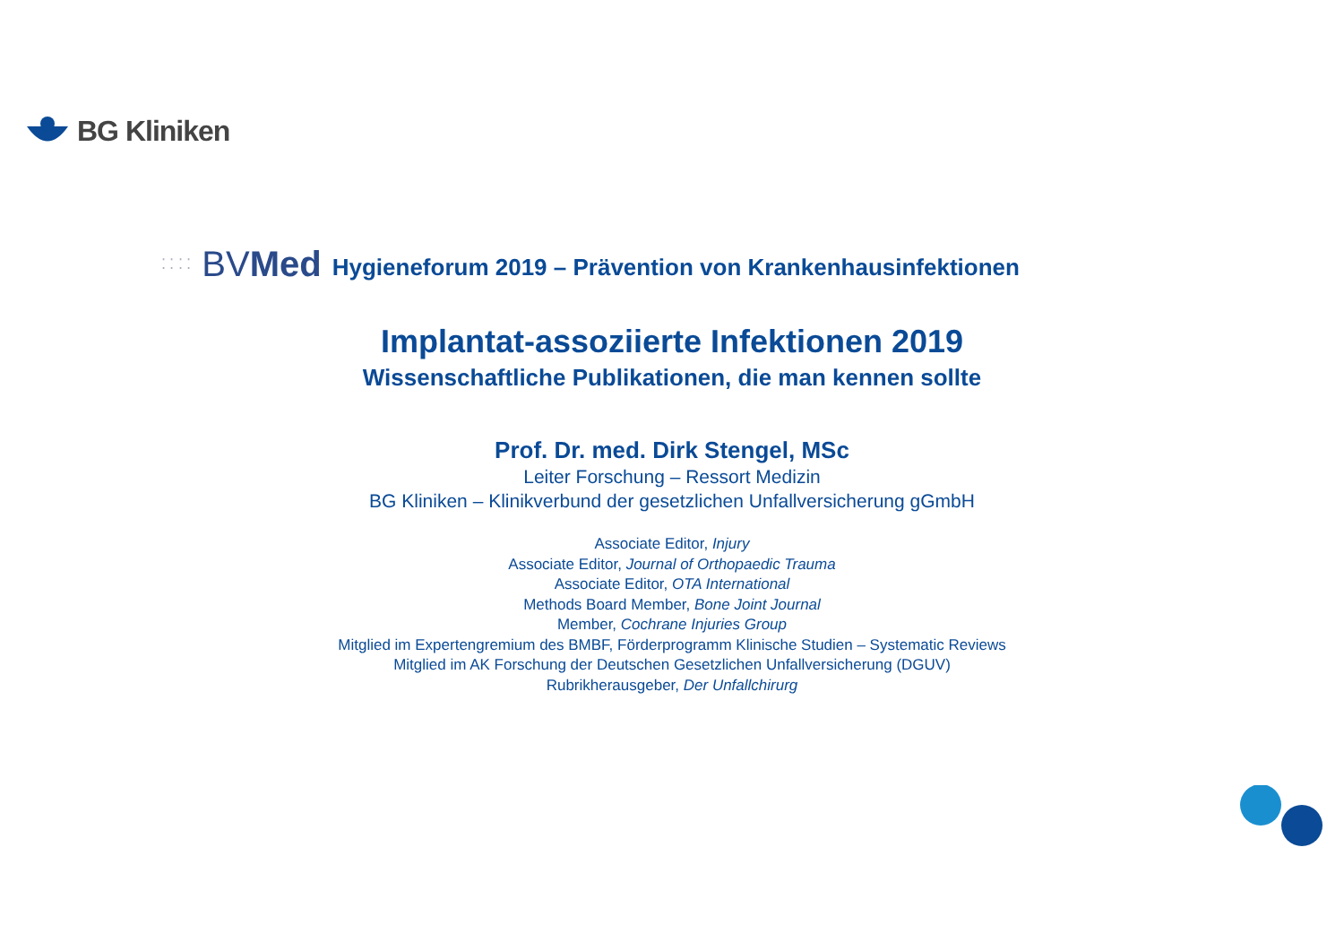BG Kliniken
⁚ ⁚ ⁚ ⁚ BVMed Hygieneforum 2019 – Prävention von Krankenhausinfektionen
Implantat-assoziierte Infektionen 2019
Wissenschaftliche Publikationen, die man kennen sollte
Prof. Dr. med. Dirk Stengel, MSc
Leiter Forschung – Ressort Medizin
BG Kliniken – Klinikverbund der gesetzlichen Unfallversicherung gGmbH
Associate Editor, Injury
Associate Editor, Journal of Orthopaedic Trauma
Associate Editor, OTA International
Methods Board Member, Bone Joint Journal
Member, Cochrane Injuries Group
Mitglied im Expertengremium des BMBF, Förderprogramm Klinische Studien – Systematic Reviews
Mitglied im AK Forschung der Deutschen Gesetzlichen Unfallversicherung (DGUV)
Rubrikherausgeber, Der Unfallchirurg